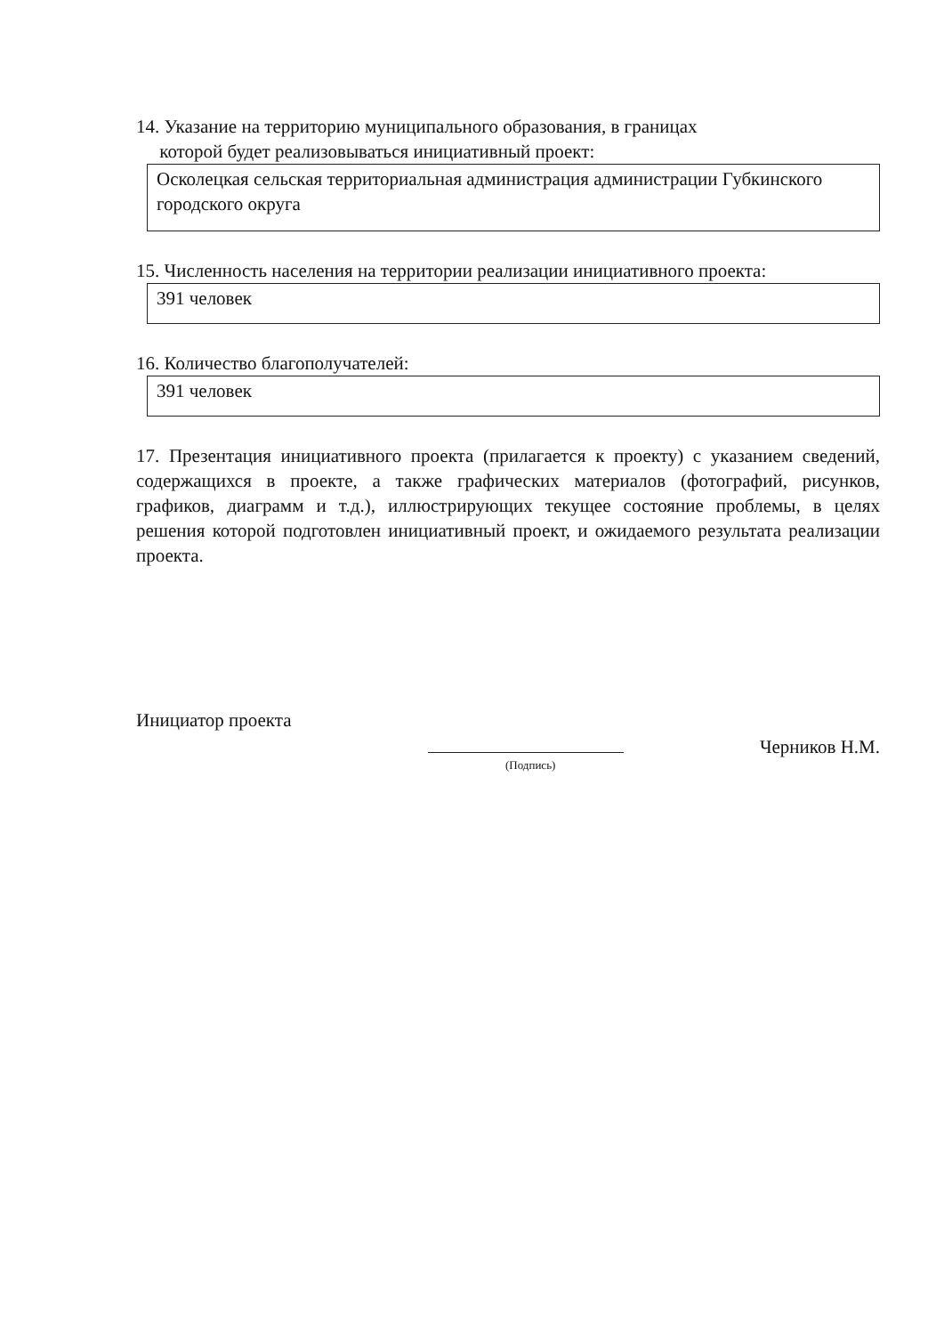14. Указание на территорию муниципального образования, в границах
которой будет реализовываться инициативный проект:
Осколецкая сельская территориальная администрация администрации Губкинского городского округа
15. Численность населения на территории реализации инициативного проекта:
391 человек
16. Количество благополучателей:
391 человек
17. Презентация инициативного проекта (прилагается к проекту) с указанием сведений, содержащихся в проекте, а также графических материалов (фотографий, рисунков, графиков, диаграмм и т.д.), иллюстрирующих текущее состояние проблемы, в целях решения которой подготовлен инициативный проект, и ожидаемого результата реализации проекта.
Инициатор проекта
Черников Н.М.
(Подпись)